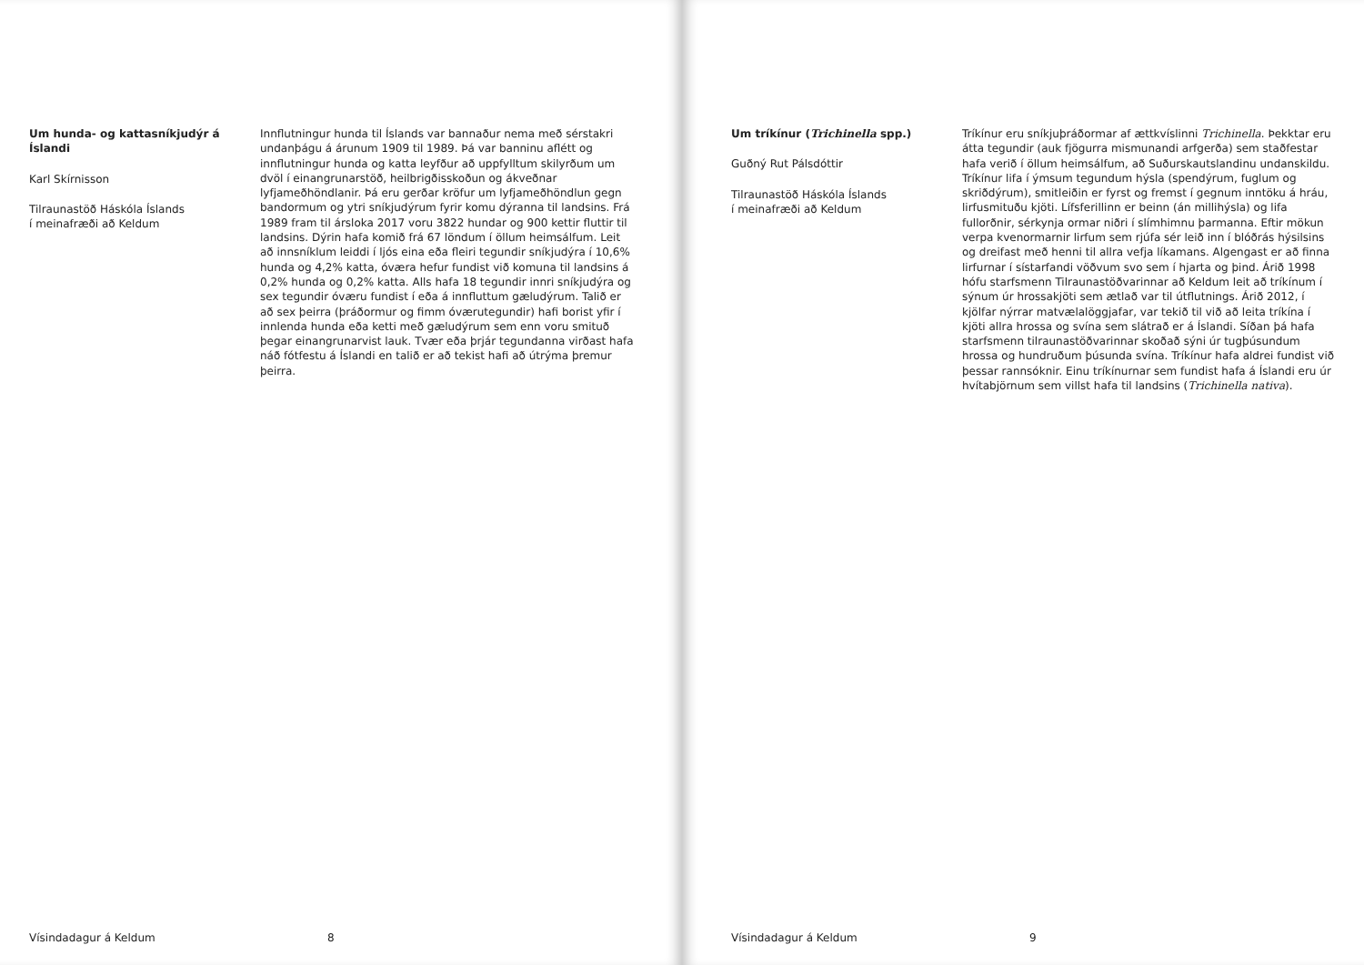Um hunda- og kattasníkjudýr á Íslandi
Karl Skírnisson
Tilraunastöð Háskóla Íslands
í meinafræði að Keldum
Innflutningur hunda til Íslands var bannaður nema með sérstakri undanþágu á árunum 1909 til 1989. Þá var banninu aflétt og innflutningur hunda og katta leyfður að uppfylltum skilyrðum um dvöl í einangrunarstöð, heilbrigðisskoðun og ákveðnar lyfjameðhöndlanir. Þá eru gerðar kröfur um lyfjameðhöndlun gegn bandormum og ytri sníkjudýrum fyrir komu dýranna til landsins. Frá 1989 fram til ársloka 2017 voru 3822 hundar og 900 kettir fluttir til landsins. Dýrin hafa komið frá 67 löndum í öllum heimsálfum. Leit að innsníklum leiddi í ljós eina eða fleiri tegundir sníkjudýra í 10,6% hunda og 4,2% katta, óværa hefur fundist við komuna til landsins á 0,2% hunda og 0,2% katta. Alls hafa 18 tegundir innri sníkjudýra og sex tegundir óværu fundist í eða á innfluttum gæludýrum. Talið er að sex þeirra (þráðormur og fimm óværutegundir) hafi borist yfir í innlenda hunda eða ketti með gæludýrum sem enn voru smituð þegar einangrunarvist lauk. Tvær eða þrjár tegundanna virðast hafa náð fótfestu á Íslandi en talið er að tekist hafi að útrýma þremur þeirra.
Vísindadagur á Keldum 8
Um tríkínur (Trichinella spp.)
Guðný Rut Pálsdóttir
Tilraunastöð Háskóla Íslands
í meinafræði að Keldum
Tríkínur eru sníkjuþráðormar af ættkvíslinni Trichinella. Þekktar eru átta tegundir (auk fjögurra mismunandi arfgerða) sem staðfestar hafa verið í öllum heimsálfum, að Suðurskautslandinu undanskildu. Tríkínur lifa í ýmsum tegundum hýsla (spendýrum, fuglum og skriðdýrum), smitleiðin er fyrst og fremst í gegnum inntöku á hráu, lirfusmituðu kjöti. Lífsferillinn er beinn (án millihýsla) og lifa fullorðnir, sérkynja ormar niðri í slímhimnu þarmanna. Eftir mökun verpa kvenormarnir lirfum sem rjúfa sér leið inn í blóðrás hýsilsins og dreifast með henni til allra vefja líkamans. Algengast er að finna lirfurnar í sístarfandi vöðvum svo sem í hjarta og þind. Árið 1998 hófu starfsmenn Tilraunastöðvarinnar að Keldum leit að tríkínum í sýnum úr hrossakjöti sem ætlað var til útflutnings. Árið 2012, í kjölfar nýrrar matvælalöggjafar, var tekið til við að leita tríkína í kjöti allra hrossa og svína sem slátrað er á Íslandi. Síðan þá hafa starfsmenn tilraunastöðvarinnar skoðað sýni úr tugþúsundum hrossa og hundruðum þúsunda svína. Tríkínur hafa aldrei fundist við þessar rannsóknir. Einu tríkínurnar sem fundist hafa á Íslandi eru úr hvítabjörnum sem villst hafa til landsins (Trichinella nativa).
Vísindadagur á Keldum 9